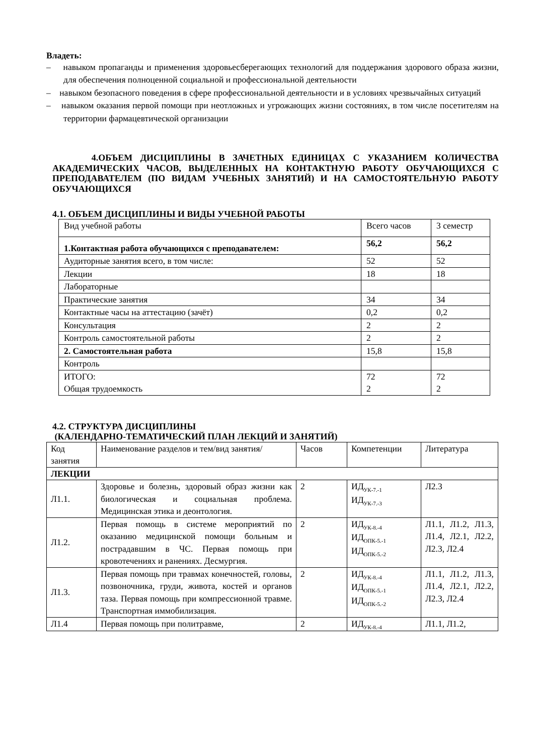Владеть:
– навыком пропаганды и применения здоровьесберегающих технологий для поддержания здорового образа жизни, для обеспечения полноценной социальной и профессиональной деятельности
– навыком безопасного поведения в сфере профессиональной деятельности и в условиях чрезвычайных ситуаций
– навыком оказания первой помощи при неотложных и угрожающих жизни состояниях, в том числе посетителям на территории фармацевтической организации
4.ОБЪЕМ ДИСЦИПЛИНЫ В ЗАЧЕТНЫХ ЕДИНИЦАХ С УКАЗАНИЕМ КОЛИЧЕСТВА АКАДЕМИЧЕСКИХ ЧАСОВ, ВЫДЕЛЕННЫХ НА КОНТАКТНУЮ РАБОТУ ОБУЧАЮЩИХСЯ С ПРЕПОДАВАТЕЛЕМ (ПО ВИДАМ УЧЕБНЫХ ЗАНЯТИЙ) И НА САМОСТОЯТЕЛЬНУЮ РАБОТУ ОБУЧАЮЩИХСЯ
4.1. ОБЪЕМ ДИСЦИПЛИНЫ И ВИДЫ УЧЕБНОЙ РАБОТЫ
| Вид учебной работы | Всего часов | 3 семестр |
| 1.Контактная работа обучающихся с преподавателем: | 56,2 | 56,2 |
| Аудиторные занятия всего, в том числе: | 52 | 52 |
| Лекции | 18 | 18 |
| Лабораторные | | |
| Практические занятия | 34 | 34 |
| Контактные часы на аттестацию (зачёт) | 0,2 | 0,2 |
| Консультация | 2 | 2 |
| Контроль самостоятельной работы | 2 | 2 |
| 2. Самостоятельная работа | 15,8 | 15,8 |
| Контроль | | |
| ИТОГО: Общая трудоемкость | 72 2 | 72 2 |
4.2. СТРУКТУРА ДИСЦИПЛИНЫ
(КАЛЕНДАРНО-ТЕМАТИЧЕСКИЙ ПЛАН ЛЕКЦИЙ И ЗАНЯТИЙ)
| Код занятия | Наименование разделов и тем/вид занятия/ | Часов | Компетенции | Литература |
| ЛЕКЦИИ | | | | |
| Л1.1. | Здоровье и болезнь, здоровый образ жизни как биологическая и социальная проблема. Медицинская этика и деонтология. | 2 | ИД<sub>УК-7.-1</sub> ИД<sub>УК-7.-3</sub> | Л2.3 |
| Л1.2. | Первая помощь в системе мероприятий по оказанию медицинской помощи больным и пострадавшим в ЧС. Первая помощь при кровотечениях и ранениях. Десмургия. | 2 | ИД<sub>УК-8.-4</sub> ИД<sub>ОПК-5.-1</sub> ИД<sub>ОПК-5.-2</sub> | Л1.1, Л1.2, Л1.3, Л1.4, Л2.1, Л2.2, Л2.3, Л2.4 |
| Л1.3. | Первая помощь при травмах конечностей, головы, позвоночника, груди, живота, костей и органов таза. Первая помощь при компрессионной травме. Транспортная иммобилизация. | 2 | ИД<sub>УК-8.-4</sub> ИД<sub>ОПК-5.-1</sub> ИД<sub>ОПК-5.-2</sub> | Л1.1, Л1.2, Л1.3, Л1.4, Л2.1, Л2.2, Л2.3, Л2.4 |
| Л1.4 | Первая помощь при политравме, | 2 | ИД<sub>УК-8.-4</sub> | Л1.1, Л1.2, |